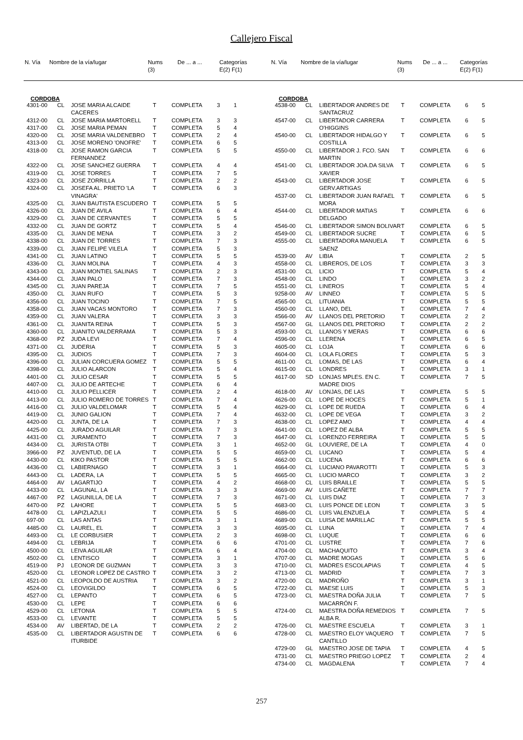Callejero Fiscal
| N. Vía | Nombre de la vía/lugar | Nums (3) | De ... a ... | Categorías E(2) F(1) |
| --- | --- | --- | --- | --- |
| N. Vía | Nombre de la vía/lugar | Nums (3) | De ... a ... | Categorías E(2) F(1) |
| --- | --- | --- | --- | --- |
CORDOBA
| 4301-00 | CL | JOSE MARIA ALCAIDE CACERES | T | COMPLETA | 3 | 1 |
| 4312-00 | CL | JOSE MARIA MARTORELL | T | COMPLETA | 3 | 3 |
| 4317-00 | CL | JOSE MARIA PEMAN | T | COMPLETA | 5 | 4 |
| 4320-00 | CL | JOSE MARIA VALDENEBRO | T | COMPLETA | 2 | 4 |
| 4313-00 | CL | JOSE MORENO 'ONOFRE' | T | COMPLETA | 6 | 5 |
| 4318-00 | CL | JOSE RAMON GARCIA FERNANDEZ | T | COMPLETA | 5 | 5 |
| 4322-00 | CL | JOSE SANCHEZ GUERRA | T | COMPLETA | 4 | 4 |
| 4319-00 | CL | JOSE TORRES | T | COMPLETA | 7 | 5 |
| 4323-00 | CL | JOSE ZORRILLA | T | COMPLETA | 2 | 2 |
| 4324-00 | CL | JOSEFA AL. PRIETO 'LA VINAGRA' | T | COMPLETA | 6 | 3 |
| 4325-00 | CL | JUAN BAUTISTA ESCUDERO | T | COMPLETA | 5 | 5 |
| 4326-00 | CL | JUAN DE AVILA | T | COMPLETA | 6 | 4 |
| 4329-00 | CL | JUAN DE CERVANTES | T | COMPLETA | 5 | 5 |
| 4332-00 | CL | JUAN DE GORTZ | T | COMPLETA | 5 | 4 |
| 4335-00 | CL | JUAN DE MENA | T | COMPLETA | 3 | 2 |
| 4338-00 | CL | JUAN DE TORRES | T | COMPLETA | 7 | 3 |
| 4339-00 | CL | JUAN FELIPE VILELA | T | COMPLETA | 5 | 3 |
| 4341-00 | CL | JUAN LATINO | T | COMPLETA | 5 | 5 |
| 4336-00 | CL | JUAN MOLINA | T | COMPLETA | 4 | 3 |
| 4343-00 | CL | JUAN MONTIEL SALINAS | T | COMPLETA | 2 | 3 |
| 4344-00 | CL | JUAN PALO | T | COMPLETA | 7 | 3 |
| 4345-00 | CL | JUAN PAREJA | T | COMPLETA | 7 | 5 |
| 4350-00 | CL | JUAN RUFO | T | COMPLETA | 5 | 3 |
| 4356-00 | CL | JUAN TOCINO | T | COMPLETA | 7 | 5 |
| 4358-00 | CL | JUAN VACAS MONTORO | T | COMPLETA | 7 | 3 |
| 4359-00 | CL | JUAN VALERA | T | COMPLETA | 3 | 3 |
| 4361-00 | CL | JUANITA REINA | T | COMPLETA | 5 | 3 |
| 4360-00 | CL | JUANITO VALDERRAMA | T | COMPLETA | 5 | 3 |
| 4368-00 | PZ | JUDA LEVI | T | COMPLETA | 7 | 4 |
| 4371-00 | CL | JUDERIA | T | COMPLETA | 5 | 3 |
| 4395-00 | CL | JUDIOS | T | COMPLETA | 7 | 3 |
| 4396-00 | CL | JULIAN CORCUERA GOMEZ | T | COMPLETA | 5 | 5 |
| 4398-00 | CL | JULIO ALARCON | T | COMPLETA | 5 | 4 |
| 4401-00 | CL | JULIO CESAR | T | COMPLETA | 5 | 5 |
| 4407-00 | CL | JULIO DE ARTECHE | T | COMPLETA | 6 | 4 |
| 4410-00 | CL | JULIO PELLICER | T | COMPLETA | 2 | 4 |
| 4413-00 | CL | JULIO ROMERO DE TORRES | T | COMPLETA | 7 | 4 |
| 4416-00 | CL | JULIO VALDELOMAR | T | COMPLETA | 5 | 4 |
| 4419-00 | CL | JUNIO GALION | T | COMPLETA | 7 | 4 |
| 4420-00 | CL | JUNTA, DE LA | T | COMPLETA | 7 | 3 |
| 4425-00 | CL | JURADO AGUILAR | T | COMPLETA | 7 | 3 |
| 4431-00 | CL | JURAMENTO | T | COMPLETA | 7 | 3 |
| 4434-00 | CL | JURISTA OTBI | T | COMPLETA | 3 | 1 |
| 3966-00 | PZ | JUVENTUD, DE LA | T | COMPLETA | 5 | 5 |
| 4430-00 | CL | KIKO PASTOR | T | COMPLETA | 5 | 5 |
| 4436-00 | CL | LABIERNAGO | T | COMPLETA | 3 | 1 |
| 4443-00 | CL | LADERA, LA | T | COMPLETA | 5 | 5 |
| 4464-00 | AV | LAGARTIJO | T | COMPLETA | 4 | 2 |
| 4433-00 | CL | LAGUNAL, LA | T | COMPLETA | 3 | 3 |
| 4467-00 | PZ | LAGUNILLA, DE LA | T | COMPLETA | 7 | 3 |
| 4470-00 | PZ | LAHORE | T | COMPLETA | 5 | 5 |
| 4478-00 | CL | LAPIZLAZULI | T | COMPLETA | 5 | 5 |
| 697-00 | CL | LAS ANTAS | T | COMPLETA | 3 | 1 |
| 4485-00 | CL | LAUREL, EL | T | COMPLETA | 3 | 3 |
| 4493-00 | CL | LE CORBUSIER | T | COMPLETA | 2 | 3 |
| 4494-00 | CL | LEBRIJA | T | COMPLETA | 6 | 6 |
| 4500-00 | CL | LEIVA AGUILAR | T | COMPLETA | 6 | 4 |
| 4502-00 | CL | LENTISCO | T | COMPLETA | 3 | 1 |
| 4519-00 | PJ | LEONOR DE GUZMAN | T | COMPLETA | 3 | 3 |
| 4520-00 | CL | LEONOR LOPEZ DE CASTRO | T | COMPLETA | 3 | 2 |
| 4521-00 | CL | LEOPOLDO DE AUSTRIA | T | COMPLETA | 3 | 2 |
| 4524-00 | CL | LEOVIGILDO | T | COMPLETA | 6 | 5 |
| 4527-00 | CL | LEPANTO | T | COMPLETA | 6 | 5 |
| 4530-00 | CL | LEPE | T | COMPLETA | 6 | 6 |
| 4529-00 | CL | LETONIA | T | COMPLETA | 5 | 5 |
| 4533-00 | CL | LEVANTE | T | COMPLETA | 5 | 5 |
| 4534-00 | AV | LIBERTAD, DE LA | T | COMPLETA | 2 | 2 |
| 4535-00 | CL | LIBERTADOR AGUSTIN DE ITURBIDE | T | COMPLETA | 6 | 6 |
CORDOBA
| 4538-00 | CL | LIBERTADOR ANDRES DE SANTACRUZ | T | COMPLETA | 6 | 5 |
| 4547-00 | CL | LIBERTADOR CARRERA O'HIGGINS | T | COMPLETA | 6 | 5 |
| 4540-00 | CL | LIBERTADOR HIDALGO Y COSTILLA | T | COMPLETA | 6 | 5 |
| 4550-00 | CL | LIBERTADOR J. FCO. SAN MARTIN | T | COMPLETA | 6 | 6 |
| 4541-00 | CL | LIBERTADOR JOA.DA SILVA XAVIER | T | COMPLETA | 6 | 5 |
| 4543-00 | CL | LIBERTADOR JOSE GERV.ARTIGAS | T | COMPLETA | 6 | 5 |
| 4537-00 | CL | LIBERTADOR JUAN RAFAEL MORA | T | COMPLETA | 6 | 5 |
| 4544-00 | CL | LIBERTADOR MATIAS DELGADO | T | COMPLETA | 6 | 6 |
| 4546-00 | CL | LIBERTADOR SIMON BOLIVAR | T | COMPLETA | 6 | 5 |
| 4549-00 | CL | LIBERTADOR SUCRE | T | COMPLETA | 6 | 5 |
| 4555-00 | CL | LIBERTADORA MANUELA SAENZ | T | COMPLETA | 6 | 5 |
| 4539-00 | AV | LIBIA | T | COMPLETA | 2 | 5 |
| 4558-00 | CL | LIBREROS, DE LOS | T | COMPLETA | 3 | 3 |
| 4531-00 | CL | LICIO | T | COMPLETA | 5 | 4 |
| 4548-00 | CL | LINDO | T | COMPLETA | 3 | 2 |
| 4551-00 | CL | LINEROS | T | COMPLETA | 5 | 4 |
| 9258-00 | AV | LINNEO | T | COMPLETA | 5 | 5 |
| 4565-00 | CL | LITUANIA | T | COMPLETA | 5 | 5 |
| 4560-00 | CL | LLANO, DEL | T | COMPLETA | 7 | 4 |
| 4566-00 | AV | LLANOS DEL PRETORIO | T | COMPLETA | 2 | 2 |
| 4567-00 | GL | LLANOS DEL PRETORIO | T | COMPLETA | 2 | 2 |
| 4593-00 | CL | LLANOS Y MERAS | T | COMPLETA | 6 | 6 |
| 4596-00 | CL | LLERENA | T | COMPLETA | 6 | 5 |
| 4605-00 | CL | LOJA | T | COMPLETA | 6 | 6 |
| 4604-00 | CL | LOLA FLORES | T | COMPLETA | 5 | 3 |
| 4611-00 | CL | LOMAS, DE LAS | T | COMPLETA | 6 | 4 |
| 4615-00 | CL | LONDRES | T | COMPLETA | 3 | 1 |
| 4617-00 | SD | LONJAS MPLES. EN C. MADRE DIOS | T | COMPLETA | 7 | 5 |
| 4618-00 | AV | LONJAS, DE LAS | T | COMPLETA | 5 | 5 |
| 4626-00 | CL | LOPE DE HOCES | T | COMPLETA | 5 | 1 |
| 4629-00 | CL | LOPE DE RUEDA | T | COMPLETA | 6 | 4 |
| 4632-00 | CL | LOPE DE VEGA | T | COMPLETA | 3 | 2 |
| 4638-00 | CL | LOPEZ AMO | T | COMPLETA | 4 | 4 |
| 4641-00 | CL | LOPEZ DE ALBA | T | COMPLETA | 5 | 5 |
| 4647-00 | CL | LORENZO FERREIRA | T | COMPLETA | 5 | 5 |
| 4652-00 | GL | LOUVIERE, DE LA | T | COMPLETA | 4 | 0 |
| 4659-00 | CL | LUCANO | T | COMPLETA | 5 | 4 |
| 4662-00 | CL | LUCENA | T | COMPLETA | 6 | 6 |
| 4664-00 | CL | LUCIANO PAVAROTTI | T | COMPLETA | 5 | 3 |
| 4665-00 | CL | LUCIO MARCO | T | COMPLETA | 3 | 2 |
| 4668-00 | CL | LUIS BRAILLE | T | COMPLETA | 5 | 5 |
| 4669-00 | AV | LUIS CAÑETE | T | COMPLETA | 7 | 7 |
| 4671-00 | CL | LUIS DIAZ | T | COMPLETA | 7 | 3 |
| 4683-00 | CL | LUIS PONCE DE LEON | T | COMPLETA | 3 | 5 |
| 4686-00 | CL | LUIS VALENZUELA | T | COMPLETA | 5 | 4 |
| 4689-00 | CL | LUISA DE MARILLAC | T | COMPLETA | 5 | 5 |
| 4695-00 | CL | LUNA | T | COMPLETA | 7 | 4 |
| 4698-00 | CL | LUQUE | T | COMPLETA | 6 | 6 |
| 4701-00 | CL | LUSTRE | T | COMPLETA | 7 | 6 |
| 4704-00 | CL | MACHAQUITO | T | COMPLETA | 3 | 4 |
| 4707-00 | CL | MADRE MOGAS | T | COMPLETA | 5 | 6 |
| 4710-00 | CL | MADRES ESCOLAPIAS | T | COMPLETA | 4 | 5 |
| 4713-00 | CL | MADRID | T | COMPLETA | 7 | 3 |
| 4720-00 | CL | MADROÑO | T | COMPLETA | 3 | 1 |
| 4722-00 | CL | MAESE LUIS | T | COMPLETA | 5 | 3 |
| 4723-00 | CL | MAESTRA DOÑA JULIA MACARRÓN F. | T | COMPLETA | 7 | 5 |
| 4724-00 | CL | MAESTRA DOÑA REMEDIOS ALBA R. | T | COMPLETA | 7 | 5 |
| 4726-00 | CL | MAESTRE ESCUELA | T | COMPLETA | 3 | 1 |
| 4728-00 | CL | MAESTRO ELOY VAQUERO CANTILLO | T | COMPLETA | 7 | 5 |
| 4729-00 | GL | MAESTRO JOSE DE TAPIA | T | COMPLETA | 4 | 5 |
| 4731-00 | CL | MAESTRO PRIEGO LOPEZ | T | COMPLETA | 2 | 4 |
| 4734-00 | CL | MAGDALENA | T | COMPLETA | 7 | 4 |
257